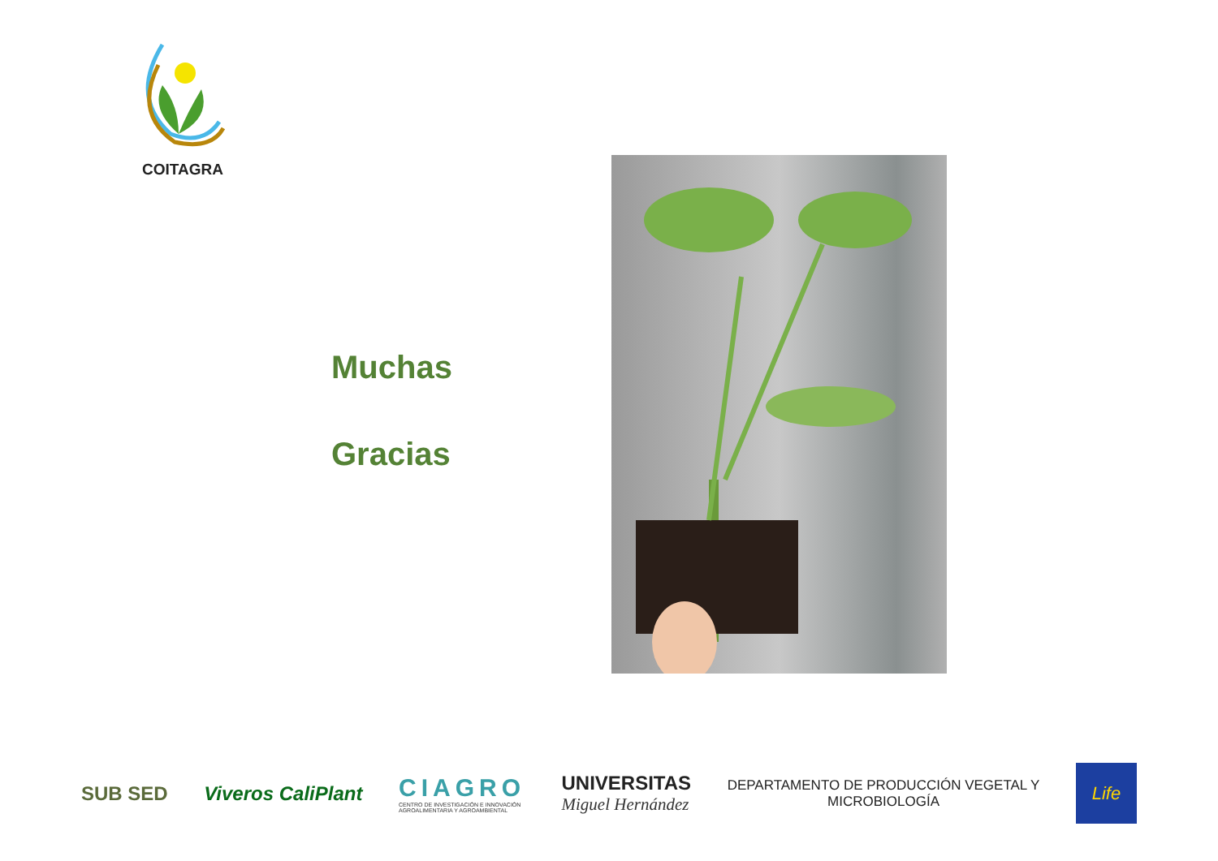COITAGRA
Muchas
Gracias
SUB SED Viveros CaliPlant
CIAGRO
CENTRO DE INVESTIGACIÓN E INNOVACIÓN
AGROALIMENTARIA Y AGROAMBIENTAL
UNIVERSITAS
Miguel Hernández
DEPARTAMENTO DE PRODUCCIÓN VEGETAL Y
MICROBIOLOGÍA
Life